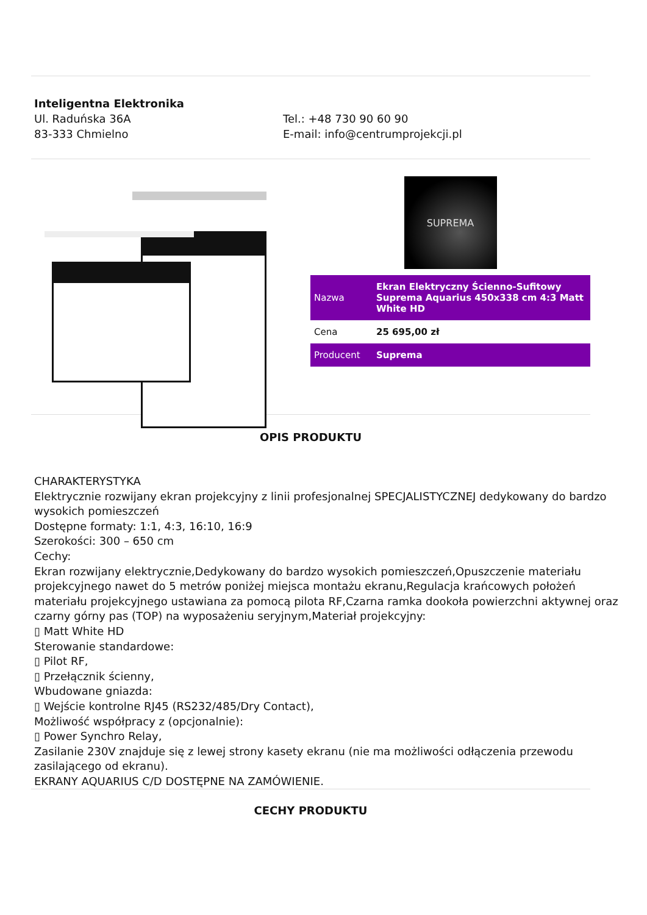Inteligentna Elektronika
Ul. Raduńska 36A
83-333 Chmielno
Tel.: +48 730 90 60 90
E-mail: info@centrumprojekcji.pl
SUPREMA
| Nazwa | Ekran Elektryczny Ścienno-Sufitowy Suprema Aquarius 450x338 cm 4:3 Matt White HD |
| Cena | 25 695,00 zł |
| Producent | Suprema |
OPIS PRODUKTU
CHARAKTERYSTYKA
Elektrycznie rozwijany ekran projekcyjny z linii profesjonalnej SPECJALISTYCZNEJ dedykowany do bardzo wysokich pomieszczeń
Dostępne formaty: 1:1, 4:3, 16:10, 16:9
Szerokości: 300 – 650 cm
Cechy:
Ekran rozwijany elektrycznie,Dedykowany do bardzo wysokich pomieszczeń,Opuszczenie materiału projekcyjnego nawet do 5 metrów poniżej miejsca montażu ekranu,Regulacja krańcowych położeń materiału projekcyjnego ustawiana za pomocą pilota RF,Czarna ramka dookoła powierzchni aktywnej oraz czarny górny pas (TOP) na wyposażeniu seryjnym,Materiał projekcyjny:
▯ Matt White HD
Sterowanie standardowe:
▯ Pilot RF,
▯ Przełącznik ścienny,
Wbudowane gniazda:
▯ Wejście kontrolne RJ45 (RS232/485/Dry Contact),
Możliwość współpracy z (opcjonalnie):
▯ Power Synchro Relay,
Zasilanie 230V znajduje się z lewej strony kasety ekranu (nie ma możliwości odłączenia przewodu zasilającego od ekranu).
EKRANY AQUARIUS C/D DOSTĘPNE NA ZAMÓWIENIE.
CECHY PRODUKTU